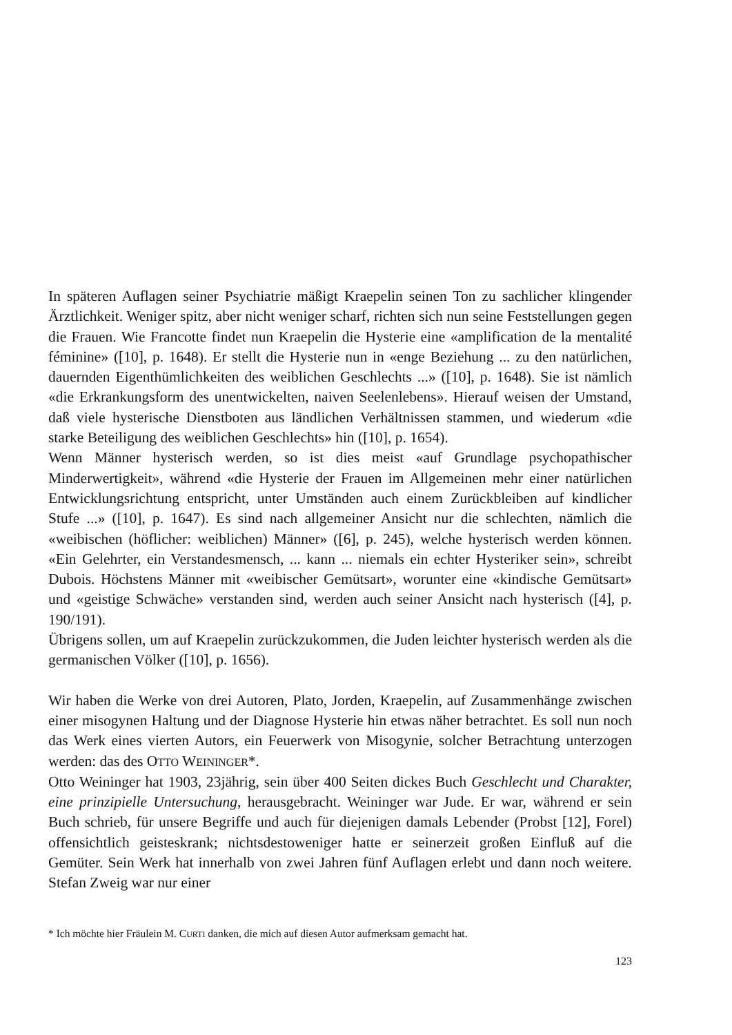In späteren Auflagen seiner Psychiatrie mäßigt Kraepelin seinen Ton zu sachlicher klingender Ärztlichkeit. Weniger spitz, aber nicht weniger scharf, richten sich nun seine Feststellungen gegen die Frauen. Wie Francotte findet nun Kraepelin die Hysterie eine «amplification de la mentalité féminine» ([10], p. 1648). Er stellt die Hysterie nun in «enge Beziehung ... zu den natürlichen, dauernden Eigenthümlichkeiten des weiblichen Geschlechts ...» ([10], p. 1648). Sie ist nämlich «die Erkrankungsform des unentwickelten, naiven Seelenlebens». Hierauf weisen der Umstand, daß viele hysterische Dienstboten aus ländlichen Verhältnissen stammen, und wiederum «die starke Beteiligung des weiblichen Geschlechts» hin ([10], p. 1654).
Wenn Männer hysterisch werden, so ist dies meist «auf Grundlage psychopathischer Minderwertigkeit», während «die Hysterie der Frauen im Allgemeinen mehr einer natürlichen Entwicklungsrichtung entspricht, unter Umständen auch einem Zurückbleiben auf kindlicher Stufe ...» ([10], p. 1647). Es sind nach allgemeiner Ansicht nur die schlechten, nämlich die «weibischen (höflicher: weiblichen) Männer» ([6], p. 245), welche hysterisch werden können. «Ein Gelehrter, ein Verstandesmensch, ... kann ... niemals ein echter Hysteriker sein», schreibt Dubois. Höchstens Männer mit «weibischer Gemütsart», worunter eine «kindische Gemütsart» und «geistige Schwäche» verstanden sind, werden auch seiner Ansicht nach hysterisch ([4], p. 190/191).
Übrigens sollen, um auf Kraepelin zurückzukommen, die Juden leichter hysterisch werden als die germanischen Völker ([10], p. 1656).
Wir haben die Werke von drei Autoren, Plato, Jorden, Kraepelin, auf Zusammenhänge zwischen einer misogynen Haltung und der Diagnose Hysterie hin etwas näher betrachtet. Es soll nun noch das Werk eines vierten Autors, ein Feuerwerk von Misogynie, solcher Betrachtung unterzogen werden: das des OTTO WEININGER*.
Otto Weininger hat 1903, 23jährig, sein über 400 Seiten dickes Buch Geschlecht und Charakter, eine prinzipielle Untersuchung, herausgebracht. Weininger war Jude. Er war, während er sein Buch schrieb, für unsere Begriffe und auch für diejenigen damals Lebender (Probst [12], Forel) offensichtlich geisteskrank; nichtsdestoweniger hatte er seinerzeit großen Einfluß auf die Gemüter. Sein Werk hat innerhalb von zwei Jahren fünf Auflagen erlebt und dann noch weitere. Stefan Zweig war nur einer
* Ich möchte hier Fräulein M. CURTI danken, die mich auf diesen Autor aufmerksam gemacht hat.
123